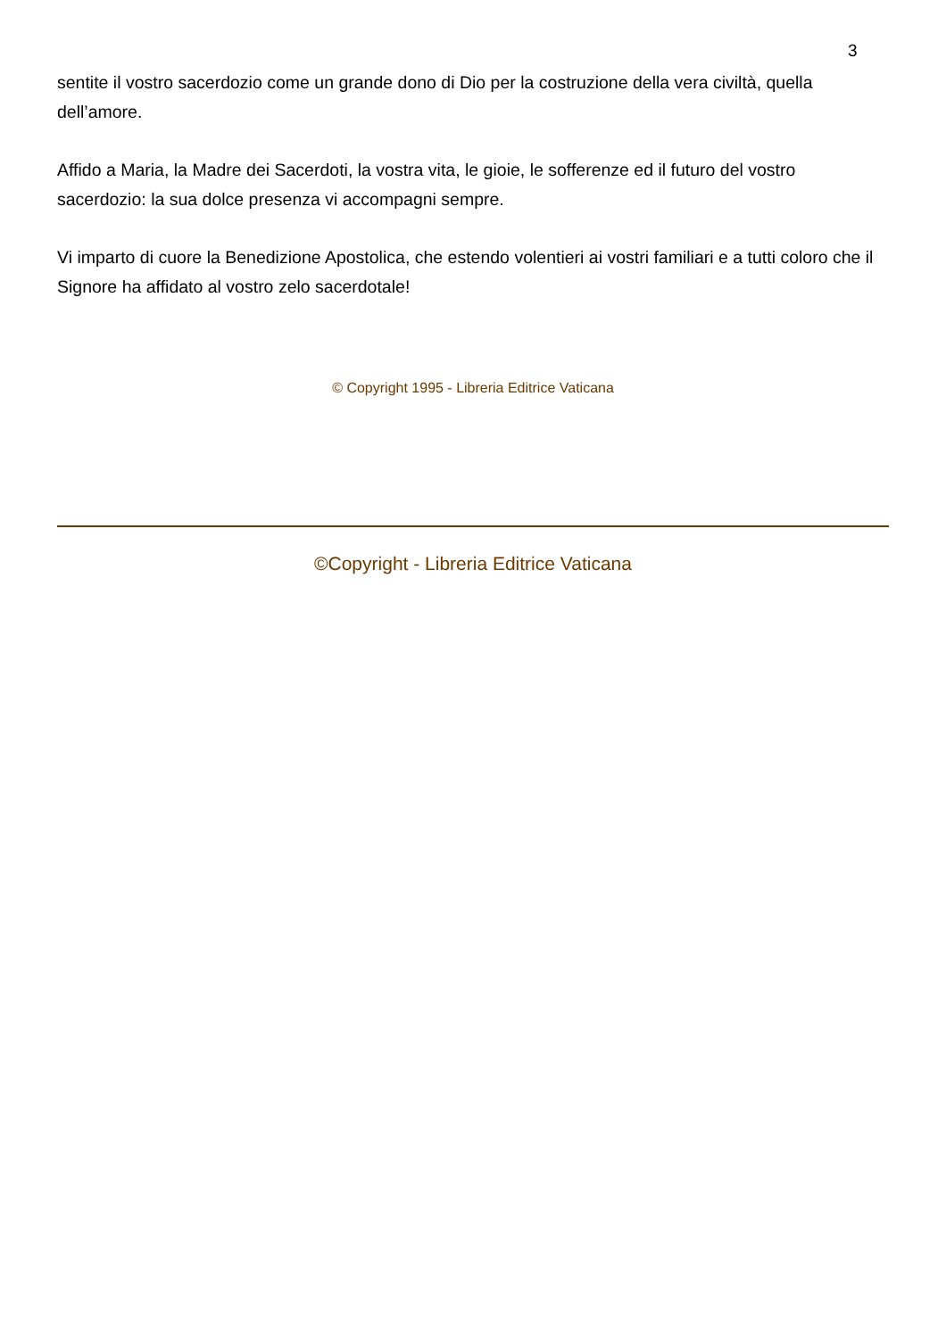3
sentite il vostro sacerdozio come un grande dono di Dio per la costruzione della vera civiltà, quella dell’amore.
Affido a Maria, la Madre dei Sacerdoti, la vostra vita, le gioie, le sofferenze ed il futuro del vostro sacerdozio: la sua dolce presenza vi accompagni sempre.
Vi imparto di cuore la Benedizione Apostolica, che estendo volentieri ai vostri familiari e a tutti coloro che il Signore ha affidato al vostro zelo sacerdotale!
© Copyright 1995 - Libreria Editrice Vaticana
©Copyright - Libreria Editrice Vaticana